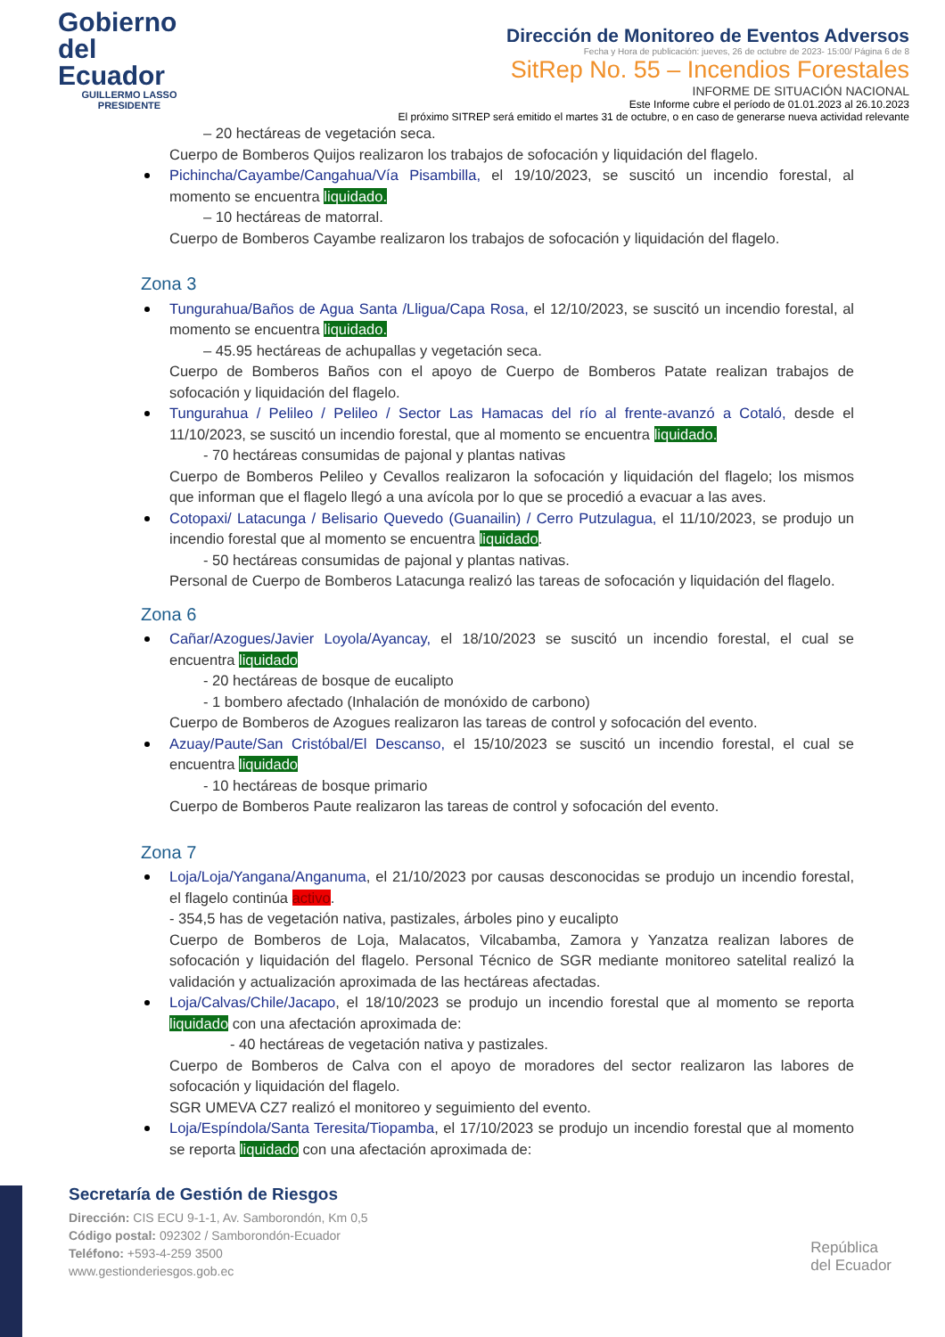Gobierno
del Ecuador
GUILLERMO LASSO
PRESIDENTE
Dirección de Monitoreo de Eventos Adversos
Fecha y Hora de publicación: jueves, 26 de octubre de 2023- 15:00/ Página 6 de 8
SitRep No. 55 – Incendios Forestales
INFORME DE SITUACIÓN NACIONAL
Este Informe cubre el período de 01.01.2023 al 26.10.2023
El próximo SITREP será emitido el martes 31 de octubre, o en caso de generarse nueva actividad relevante
– 20 hectáreas de vegetación seca.
Cuerpo de Bomberos Quijos realizaron los trabajos de sofocación y liquidación del flagelo.
Pichincha/Cayambe/Cangahua/Vía Pisambilla, el 19/10/2023, se suscitó un incendio forestal, al momento se encuentra liquidado.
– 10 hectáreas de matorral.
Cuerpo de Bomberos Cayambe realizaron los trabajos de sofocación y liquidación del flagelo.
Zona 3
Tungurahua/Baños de Agua Santa /Lligua/Capa Rosa, el 12/10/2023, se suscitó un incendio forestal, al momento se encuentra liquidado.
– 45.95 hectáreas de achupallas y vegetación seca.
Cuerpo de Bomberos Baños con el apoyo de Cuerpo de Bomberos Patate realizan trabajos de sofocación y liquidación del flagelo.
Tungurahua / Pelileo / Pelileo / Sector Las Hamacas del río al frente-avanzó a Cotaló, desde el 11/10/2023, se suscitó un incendio forestal, que al momento se encuentra liquidado.
- 70 hectáreas consumidas de pajonal y plantas nativas
Cuerpo de Bomberos Pelileo y Cevallos realizaron la sofocación y liquidación del flagelo; los mismos que informan que el flagelo llegó a una avícola por lo que se procedió a evacuar a las aves.
Cotopaxi/ Latacunga / Belisario Quevedo (Guanailin) / Cerro Putzulagua, el 11/10/2023, se produjo un incendio forestal que al momento se encuentra liquidado.
- 50 hectáreas consumidas de pajonal y plantas nativas.
Personal de Cuerpo de Bomberos Latacunga realizó las tareas de sofocación y liquidación del flagelo.
Zona 6
Cañar/Azogues/Javier Loyola/Ayancay, el 18/10/2023 se suscitó un incendio forestal, el cual se encuentra liquidado
- 20 hectáreas de bosque de eucalipto
- 1 bombero afectado (Inhalación de monóxido de carbono)
Cuerpo de Bomberos de Azogues realizaron las tareas de control y sofocación del evento.
Azuay/Paute/San Cristóbal/El Descanso, el 15/10/2023 se suscitó un incendio forestal, el cual se encuentra liquidado
- 10 hectáreas de bosque primario
Cuerpo de Bomberos Paute realizaron las tareas de control y sofocación del evento.
Zona 7
Loja/Loja/Yangana/Anganuma, el 21/10/2023 por causas desconocidas se produjo un incendio forestal, el flagelo continúa activo.
- 354,5 has de vegetación nativa, pastizales, árboles pino y eucalipto
Cuerpo de Bomberos de Loja, Malacatos, Vilcabamba, Zamora y Yanzatza realizan labores de sofocación y liquidación del flagelo. Personal Técnico de SGR mediante monitoreo satelital realizó la validación y actualización aproximada de las hectáreas afectadas.
Loja/Calvas/Chile/Jacapo, el 18/10/2023 se produjo un incendio forestal que al momento se reporta liquidado con una afectación aproximada de:
- 40 hectáreas de vegetación nativa y pastizales.
Cuerpo de Bomberos de Calva con el apoyo de moradores del sector realizaron las labores de sofocación y liquidación del flagelo.
SGR UMEVA CZ7 realizó el monitoreo y seguimiento del evento.
Loja/Espíndola/Santa Teresita/Tiopamba, el 17/10/2023 se produjo un incendio forestal que al momento se reporta liquidado con una afectación aproximada de:
Secretaría de Gestión de Riesgos
Dirección: CIS ECU 9-1-1, Av. Samborondón, Km 0,5
Código postal: 092302 / Samborondón-Ecuador
Teléfono: +593-4-259 3500
www.gestionderiesgos.gob.ec
República
del Ecuador